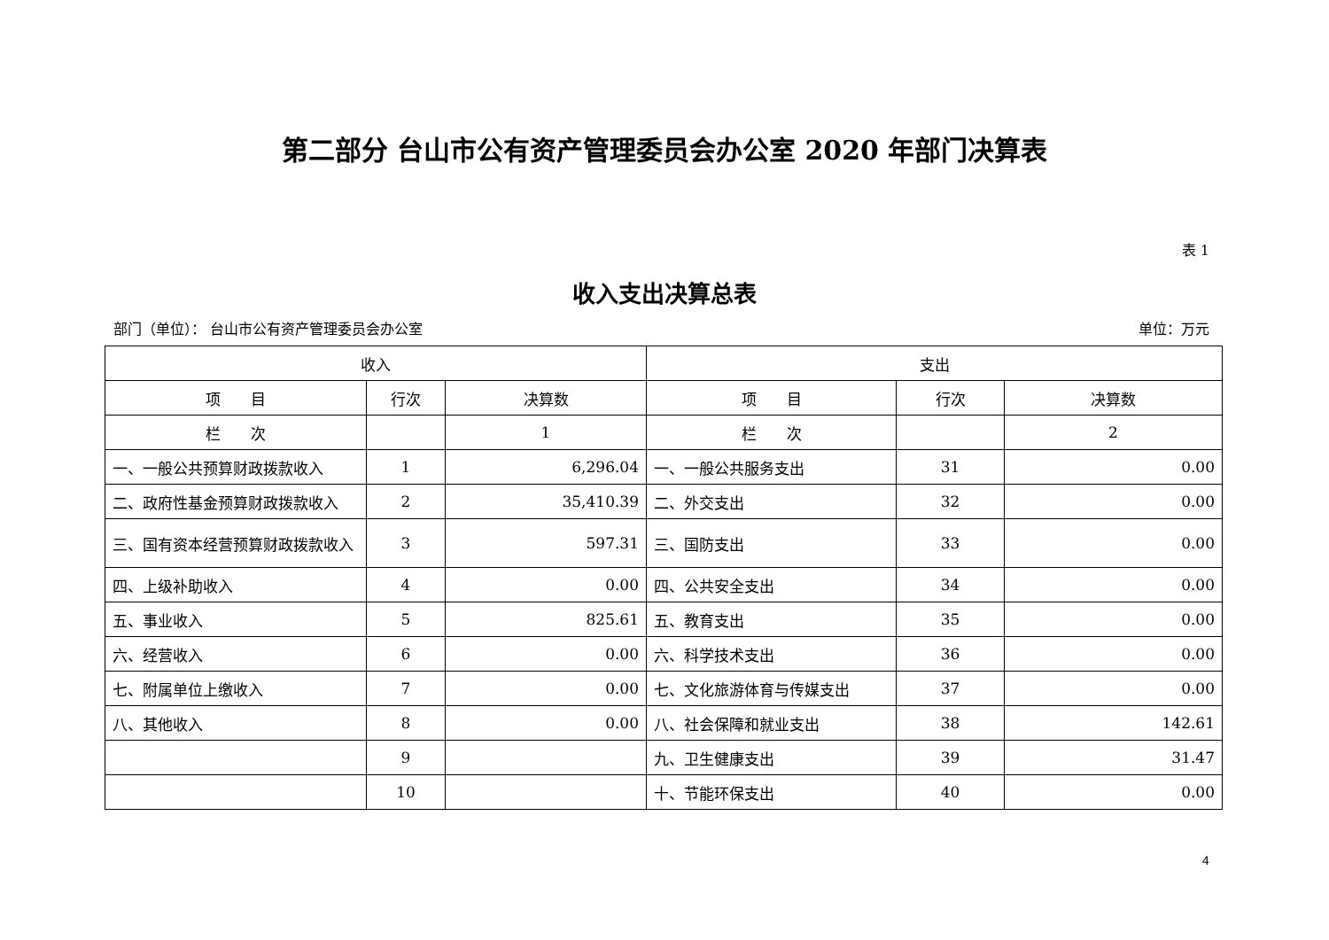第二部分 台山市公有资产管理委员会办公室 2020 年部门决算表
表 1
收入支出决算总表
部门（单位）： 台山市公有资产管理委员会办公室 单位：万元
| 收入 | | | 支出 | | |
| --- | --- | --- | --- | --- | --- |
| 项 目 | 行次 | 决算数 | 项 目 | 行次 | 决算数 |
| 栏 次 | | 1 | 栏 次 | | 2 |
| 一、一般公共预算财政拨款收入 | 1 | 6,296.04 | 一、一般公共服务支出 | 31 | 0.00 |
| 二、政府性基金预算财政拨款收入 | 2 | 35,410.39 | 二、外交支出 | 32 | 0.00 |
| 三、国有资本经营预算财政拨款收入 | 3 | 597.31 | 三、国防支出 | 33 | 0.00 |
| 四、上级补助收入 | 4 | 0.00 | 四、公共安全支出 | 34 | 0.00 |
| 五、事业收入 | 5 | 825.61 | 五、教育支出 | 35 | 0.00 |
| 六、经营收入 | 6 | 0.00 | 六、科学技术支出 | 36 | 0.00 |
| 七、附属单位上缴收入 | 7 | 0.00 | 七、文化旅游体育与传媒支出 | 37 | 0.00 |
| 八、其他收入 | 8 | 0.00 | 八、社会保障和就业支出 | 38 | 142.61 |
| | 9 | | 九、卫生健康支出 | 39 | 31.47 |
| | 10 | | 十、节能环保支出 | 40 | 0.00 |
4